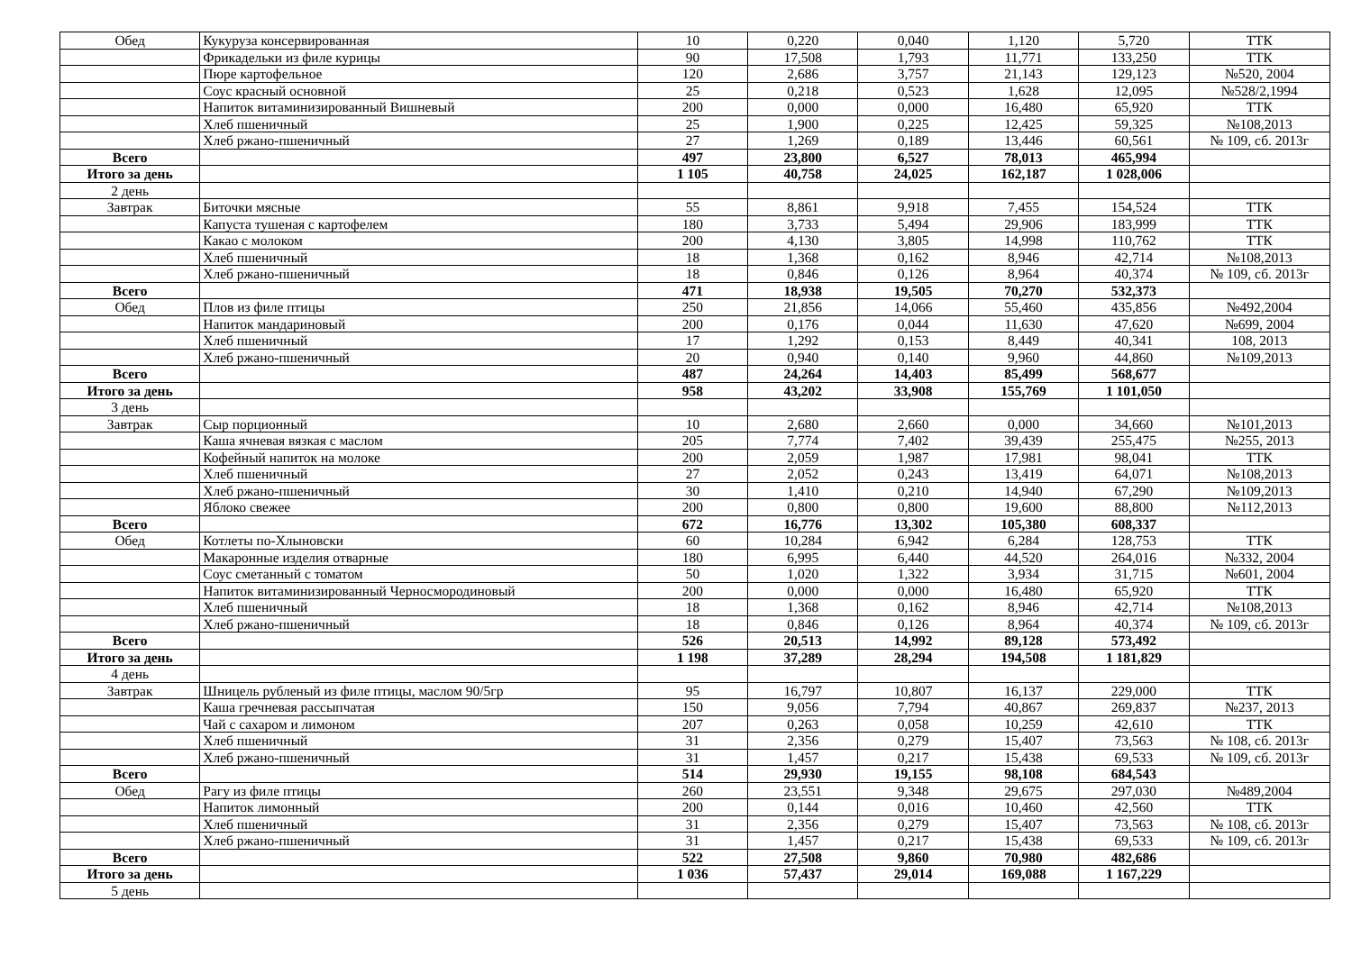| Обед | Кукуруза консервированная | 10 | 0,220 | 0,040 | 1,120 | 5,720 | ТТК |
| | Фрикадельки из филе курицы | 90 | 17,508 | 1,793 | 11,771 | 133,250 | ТТК |
| | Пюре картофельное | 120 | 2,686 | 3,757 | 21,143 | 129,123 | №520, 2004 |
| | Соус красный основной | 25 | 0,218 | 0,523 | 1,628 | 12,095 | №528/2,1994 |
| | Напиток витаминизированный Вишневый | 200 | 0,000 | 0,000 | 16,480 | 65,920 | ТТК |
| | Хлеб пшеничный | 25 | 1,900 | 0,225 | 12,425 | 59,325 | №108,2013 |
| | Хлеб ржано-пшеничный | 27 | 1,269 | 0,189 | 13,446 | 60,561 | № 109, сб. 2013г |
| Всего | | 497 | 23,800 | 6,527 | 78,013 | 465,994 | |
| Итого за день | | 1 105 | 40,758 | 24,025 | 162,187 | 1 028,006 | |
| 2 день | | | | | | | |
| Завтрак | Биточки мясные | 55 | 8,861 | 9,918 | 7,455 | 154,524 | ТТК |
| | Капуста тушеная с картофелем | 180 | 3,733 | 5,494 | 29,906 | 183,999 | ТТК |
| | Какао с молоком | 200 | 4,130 | 3,805 | 14,998 | 110,762 | ТТК |
| | Хлеб пшеничный | 18 | 1,368 | 0,162 | 8,946 | 42,714 | №108,2013 |
| | Хлеб ржано-пшеничный | 18 | 0,846 | 0,126 | 8,964 | 40,374 | № 109, сб. 2013г |
| Всего | | 471 | 18,938 | 19,505 | 70,270 | 532,373 | |
| Обед | Плов из филе птицы | 250 | 21,856 | 14,066 | 55,460 | 435,856 | №492,2004 |
| | Напиток мандариновый | 200 | 0,176 | 0,044 | 11,630 | 47,620 | №699, 2004 |
| | Хлеб пшеничный | 17 | 1,292 | 0,153 | 8,449 | 40,341 | 108, 2013 |
| | Хлеб ржано-пшеничный | 20 | 0,940 | 0,140 | 9,960 | 44,860 | №109,2013 |
| Всего | | 487 | 24,264 | 14,403 | 85,499 | 568,677 | |
| Итого за день | | 958 | 43,202 | 33,908 | 155,769 | 1 101,050 | |
| 3 день | | | | | | | |
| Завтрак | Сыр порционный | 10 | 2,680 | 2,660 | 0,000 | 34,660 | №101,2013 |
| | Каша ячневая вязкая с маслом | 205 | 7,774 | 7,402 | 39,439 | 255,475 | №255, 2013 |
| | Кофейный напиток на молоке | 200 | 2,059 | 1,987 | 17,981 | 98,041 | ТТК |
| | Хлеб пшеничный | 27 | 2,052 | 0,243 | 13,419 | 64,071 | №108,2013 |
| | Хлеб ржано-пшеничный | 30 | 1,410 | 0,210 | 14,940 | 67,290 | №109,2013 |
| | Яблоко свежее | 200 | 0,800 | 0,800 | 19,600 | 88,800 | №112,2013 |
| Всего | | 672 | 16,776 | 13,302 | 105,380 | 608,337 | |
| Обед | Котлеты по-Хлыновски | 60 | 10,284 | 6,942 | 6,284 | 128,753 | ТТК |
| | Макаронные изделия отварные | 180 | 6,995 | 6,440 | 44,520 | 264,016 | №332, 2004 |
| | Соус сметанный с томатом | 50 | 1,020 | 1,322 | 3,934 | 31,715 | №601, 2004 |
| | Напиток витаминизированный Черносмородиновый | 200 | 0,000 | 0,000 | 16,480 | 65,920 | ТТК |
| | Хлеб пшеничный | 18 | 1,368 | 0,162 | 8,946 | 42,714 | №108,2013 |
| | Хлеб ржано-пшеничный | 18 | 0,846 | 0,126 | 8,964 | 40,374 | № 109, сб. 2013г |
| Всего | | 526 | 20,513 | 14,992 | 89,128 | 573,492 | |
| Итого за день | | 1 198 | 37,289 | 28,294 | 194,508 | 1 181,829 | |
| 4 день | | | | | | | |
| Завтрак | Шницель рубленый из филе птицы, маслом 90/5гр | 95 | 16,797 | 10,807 | 16,137 | 229,000 | ТТК |
| | Каша гречневая рассыпчатая | 150 | 9,056 | 7,794 | 40,867 | 269,837 | №237, 2013 |
| | Чай с сахаром и лимоном | 207 | 0,263 | 0,058 | 10,259 | 42,610 | ТТК |
| | Хлеб пшеничный | 31 | 2,356 | 0,279 | 15,407 | 73,563 | № 108, сб. 2013г |
| | Хлеб ржано-пшеничный | 31 | 1,457 | 0,217 | 15,438 | 69,533 | № 109, сб. 2013г |
| Всего | | 514 | 29,930 | 19,155 | 98,108 | 684,543 | |
| Обед | Рагу из филе птицы | 260 | 23,551 | 9,348 | 29,675 | 297,030 | №489,2004 |
| | Напиток лимонный | 200 | 0,144 | 0,016 | 10,460 | 42,560 | ТТК |
| | Хлеб пшеничный | 31 | 2,356 | 0,279 | 15,407 | 73,563 | № 108, сб. 2013г |
| | Хлеб ржано-пшеничный | 31 | 1,457 | 0,217 | 15,438 | 69,533 | № 109, сб. 2013г |
| Всего | | 522 | 27,508 | 9,860 | 70,980 | 482,686 | |
| Итого за день | | 1 036 | 57,437 | 29,014 | 169,088 | 1 167,229 | |
| 5 день | | | | | | | |